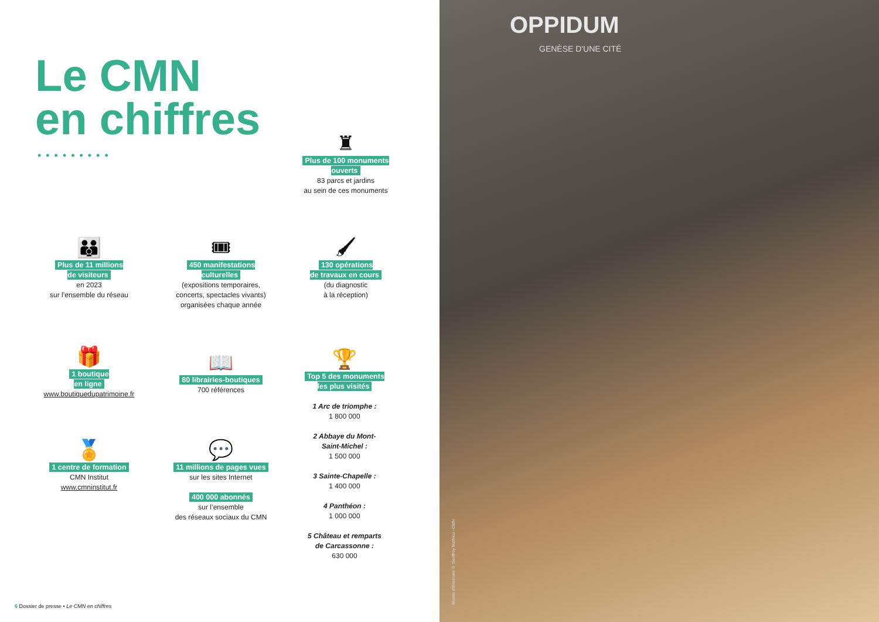Le CMN
en chiffres
•••••••••
♜
Plus de 100 monuments
ouverts
83 parcs et jardins
au sein de ces monuments
👪
Plus de 11 millions
de visiteurs
en 2023
sur l’ensemble du réseau
🎟
450 manifestations
culturelles
(expositions temporaires,
concerts, spectacles vivants)
organisées chaque année
🖌
130 opérations
de travaux en cours
(du diagnostic
à la réception)
🎁
1 boutique
en ligne
www.boutiquedupatrimoine.fr
📖
80 librairies-boutiques
700 références
🏆
Top 5 des monuments
les plus visités
1 Arc de triomphe :
1 800 000
2 Abbaye du Mont-
Saint-Michel :
1 500 000
3 Sainte-Chapelle :
1 400 000
4 Panthéon :
1 000 000
5 Château et remparts
de Carcassonne :
630 000
🏅
1 centre de formation
CMN Institut
www.cmninstitut.fr
💬
11 millions de pages vues
sur les sites Internet
400 000 abonnés
sur l’ensemble
des réseaux sociaux du CMN
6 Dossier de presse • Le CMN en chiffres
OPPIDUM
GENÈSE D'UNE CITÉ
Musée d’Ensérune © Geoffroy Mathieu - CMN